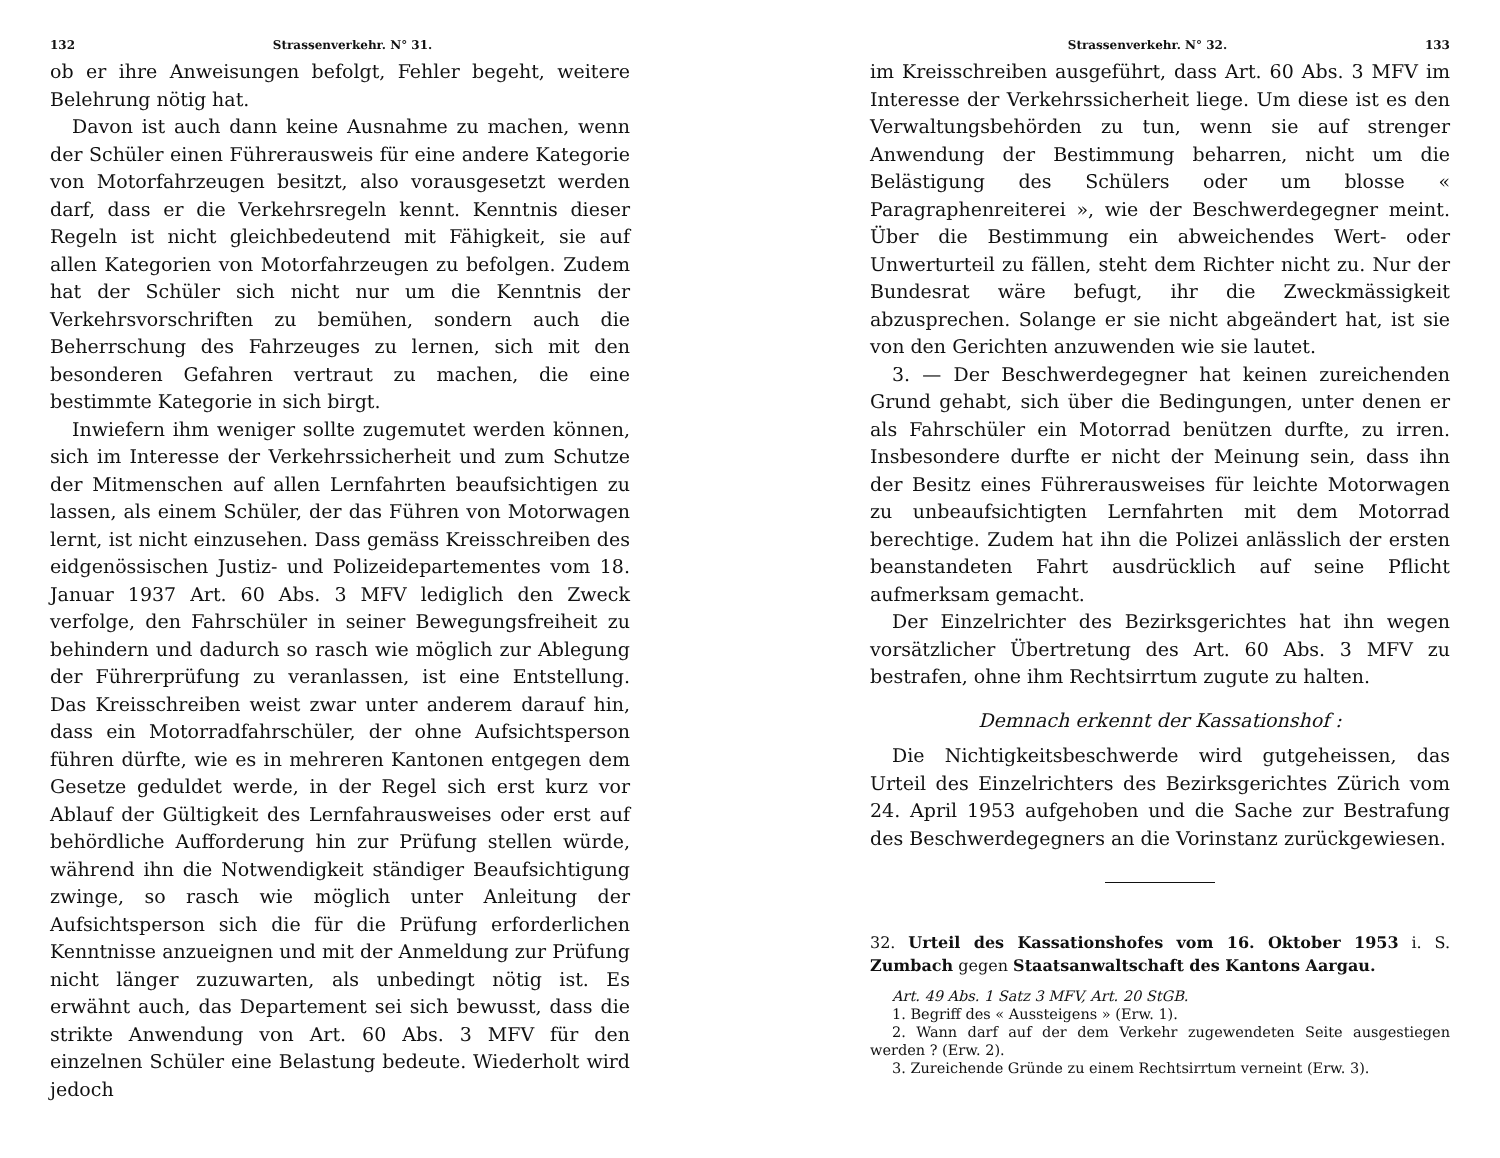132 Strassenverkehr. N° 31.
ob er ihre Anweisungen befolgt, Fehler begeht, weitere Belehrung nötig hat.
Davon ist auch dann keine Ausnahme zu machen, wenn der Schüler einen Führerausweis für eine andere Kategorie von Motorfahrzeugen besitzt, also vorausgesetzt werden darf, dass er die Verkehrsregeln kennt. Kenntnis dieser Regeln ist nicht gleichbedeutend mit Fähigkeit, sie auf allen Kategorien von Motorfahrzeugen zu befolgen. Zudem hat der Schüler sich nicht nur um die Kenntnis der Verkehrsvorschriften zu bemühen, sondern auch die Beherrschung des Fahrzeuges zu lernen, sich mit den besonderen Gefahren vertraut zu machen, die eine bestimmte Kategorie in sich birgt.
Inwiefern ihm weniger sollte zugemutet werden können, sich im Interesse der Verkehrssicherheit und zum Schutze der Mitmenschen auf allen Lernfahrten beaufsichtigen zu lassen, als einem Schüler, der das Führen von Motorwagen lernt, ist nicht einzusehen. Dass gemäss Kreisschreiben des eidgenössischen Justiz- und Polizeidepartementes vom 18. Januar 1937 Art. 60 Abs. 3 MFV lediglich den Zweck verfolge, den Fahrschüler in seiner Bewegungsfreiheit zu behindern und dadurch so rasch wie möglich zur Ablegung der Führerprüfung zu veranlassen, ist eine Entstellung. Das Kreisschreiben weist zwar unter anderem darauf hin, dass ein Motorradfahrschüler, der ohne Aufsichtsperson führen dürfte, wie es in mehreren Kantonen entgegen dem Gesetze geduldet werde, in der Regel sich erst kurz vor Ablauf der Gültigkeit des Lernfahrausweises oder erst auf behördliche Aufforderung hin zur Prüfung stellen würde, während ihn die Notwendigkeit ständiger Beaufsichtigung zwinge, so rasch wie möglich unter Anleitung der Aufsichtsperson sich die für die Prüfung erforderlichen Kenntnisse anzueignen und mit der Anmeldung zur Prüfung nicht länger zuzuwarten, als unbedingt nötig ist. Es erwähnt auch, das Departement sei sich bewusst, dass die strikte Anwendung von Art. 60 Abs. 3 MFV für den einzelnen Schüler eine Belastung bedeute. Wiederholt wird jedoch
Strassenverkehr. N° 32. 133
im Kreisschreiben ausgeführt, dass Art. 60 Abs. 3 MFV im Interesse der Verkehrssicherheit liege. Um diese ist es den Verwaltungsbehörden zu tun, wenn sie auf strenger Anwendung der Bestimmung beharren, nicht um die Belästigung des Schülers oder um blosse « Paragraphenreiterei », wie der Beschwerdegegner meint. Über die Bestimmung ein abweichendes Wert- oder Unwerturteil zu fällen, steht dem Richter nicht zu. Nur der Bundesrat wäre befugt, ihr die Zweckmässigkeit abzusprechen. Solange er sie nicht abgeändert hat, ist sie von den Gerichten anzuwenden wie sie lautet.
3. — Der Beschwerdegegner hat keinen zureichenden Grund gehabt, sich über die Bedingungen, unter denen er als Fahrschüler ein Motorrad benützen durfte, zu irren. Insbesondere durfte er nicht der Meinung sein, dass ihn der Besitz eines Führerausweises für leichte Motorwagen zu unbeaufsichtigten Lernfahrten mit dem Motorrad berechtige. Zudem hat ihn die Polizei anlässlich der ersten beanstandeten Fahrt ausdrücklich auf seine Pflicht aufmerksam gemacht.
Der Einzelrichter des Bezirksgerichtes hat ihn wegen vorsätzlicher Übertretung des Art. 60 Abs. 3 MFV zu bestrafen, ohne ihm Rechtsirrtum zugute zu halten.
Demnach erkennt der Kassationshof :
Die Nichtigkeitsbeschwerde wird gutgeheissen, das Urteil des Einzelrichters des Bezirksgerichtes Zürich vom 24. April 1953 aufgehoben und die Sache zur Bestrafung des Beschwerdegegners an die Vorinstanz zurückgewiesen.
32. Urteil des Kassationshofes vom 16. Oktober 1953 i. S. Zumbach gegen Staatsanwaltschaft des Kantons Aargau.
Art. 49 Abs. 1 Satz 3 MFV, Art. 20 StGB.
1. Begriff des « Aussteigens » (Erw. 1).
2. Wann darf auf der dem Verkehr zugewendeten Seite ausgestiegen werden ? (Erw. 2).
3. Zureichende Gründe zu einem Rechtsirrtum verneint (Erw. 3).